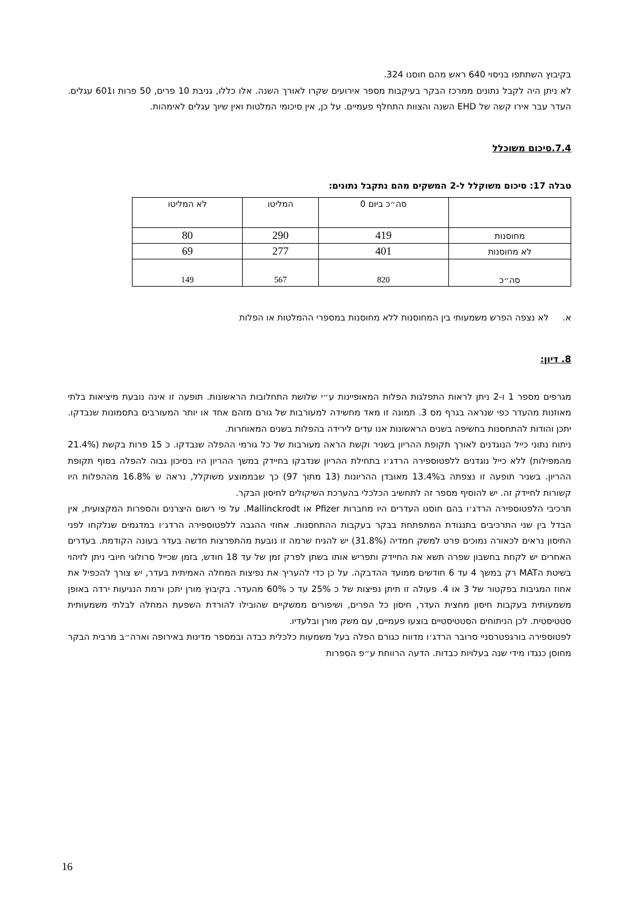בקיבוץ השתתפו בניסוי 640 ראש מהם חוסנו 324.
לא ניתן היה לקבל נתונים ממרכז הבקר בעיקבות מספר אירועים שקרו לאורך השנה. אלו כללו, גניבת 10 פרים, 50 פרות ו601 עגלים. העדר עבר אירו קשה של EHD השנה והצוות התחלף פעמיים. על כן, אין סיכומי המלטות ואין שיוך עגלים לאימהות.
7.4.סיכום משוכלל
טבלה 17: סיכום משוקלל ל-2 המשקים מהם נתקבל נתונים:
| | סה״כ ביום 0 | המליטו | לא המליטו |
| מחוסנות | 419 | 290 | 80 |
| לא מחוסנות | 401 | 277 | 69 |
| סה״כ | 820 | 567 | 149 |
א. לא נצפה הפרש משמעותי בין המחוסנות ללא מחוסנות במספרי ההמלטות או הפלות
8. דיון:
מגרפים מספר 1 ו-2 ניתן לראות התפלגות הפלות המאופיינות ע״י שלושת התחלובות הראשונות. תופעה זו אינה נובעת מיציאות בלתי מאוזנות מהעדר כפי שנראה בגרף מס 3. תמונה זו מאד מחשידה למעורבות של גורם מזהם אחד או יותר המעורבים בתסמונות שנבדקו. יתכן והודות להתחסנות בחשיפה בשנים הראשונות אנו עדים לירידה בהפלות בשנים המאוחרות.
ניתוח נתוני כייל הנוגדנים לאורך תקופת ההריון בשניר וקשת הראה מעורבות של כל גורמי ההפלה שנבדקו. כ 15 פרות בקשת (21.4% מהמפילות) ללא כייל נוגדנים ללפטוספירה הרדג׳ו בתחילת ההריון שנדבקו בחיידק במשך ההריון היו בסיכון גבוה להפלה בסוף תקופת ההריון. בשניר תופעה זו נצפתה ב13.4% מאובדן ההריונות (13 מתוך 97) כך שבממוצע משוקלל, נראה ש 16.8% מההפלות היו קשורות לחיידק זה. יש להוסיף מספר זה לתחשיב הכלכלי בהערכת השיקולים לחיסון הבקר.
תרכיבי הלפטוספירה הרדג׳ו בהם חוסנו העדרים היו מחברות Pfizer או Mallinckrodt. על פי רשום היצרנים והספרות המקצועית, אין הבדל בין שני התרכיבים בתנגודת המתפתחת בבקר בעקבות ההתחסנות. אחוזי ההגבה ללפטוספירה הרדג׳ו במדגמים שנלקחו לפני החיסון נראים לכאורה נמוכים פרט למשק חמדיה (31.8%) יש להניח שרמה זו נובעת מהתפרצות חדשה בעדר בעונה הקודמת. בעדרים האחרים יש לקחת בחשבון שפרה תשא את החיידק ותפריש אותו בשתן לפרק זמן של עד 18 חודש, בזמן שכייל סרולוגי חיובי ניתן לזיהוי בשיטת הMAT רק במשך 4 עד 6 חודשים ממועד ההדבקה. על כן כדי להעריך את נפיצות המחלה האמיתית בעדר, יש צורך להכפיל את אחוז המגיבות בפקטור של 3 או 4. פעולה זו תיתן נפיצות של כ 25% עד כ 60% מהעדר. בקיבוץ מורן יתכן ורמת הנגיעות ירדה באופן משמעותית בעקבות חיסון מחצית העדר, חיסון כל הפרים, ושיפורים ממשקיים שהובילו להורדת השפעת המחלה לבלתי משמעותית סטטיסטית. לכן הניתוחים הסטטיסטיים בוצעו פעמיים, עם משק מורן ובלעדיו.
לפטוספירה בורגפטרסניי סרובר הרדג׳ו מדווח כגורם הפלה בעל משמעות כלכלית כבדה ובמספר מדינות באירופה וארה״ב מרבית הבקר מחוסן כנגדו מידי שנה בעלויות כבדות. הדעה הרווחת ע״פ הספרות
16